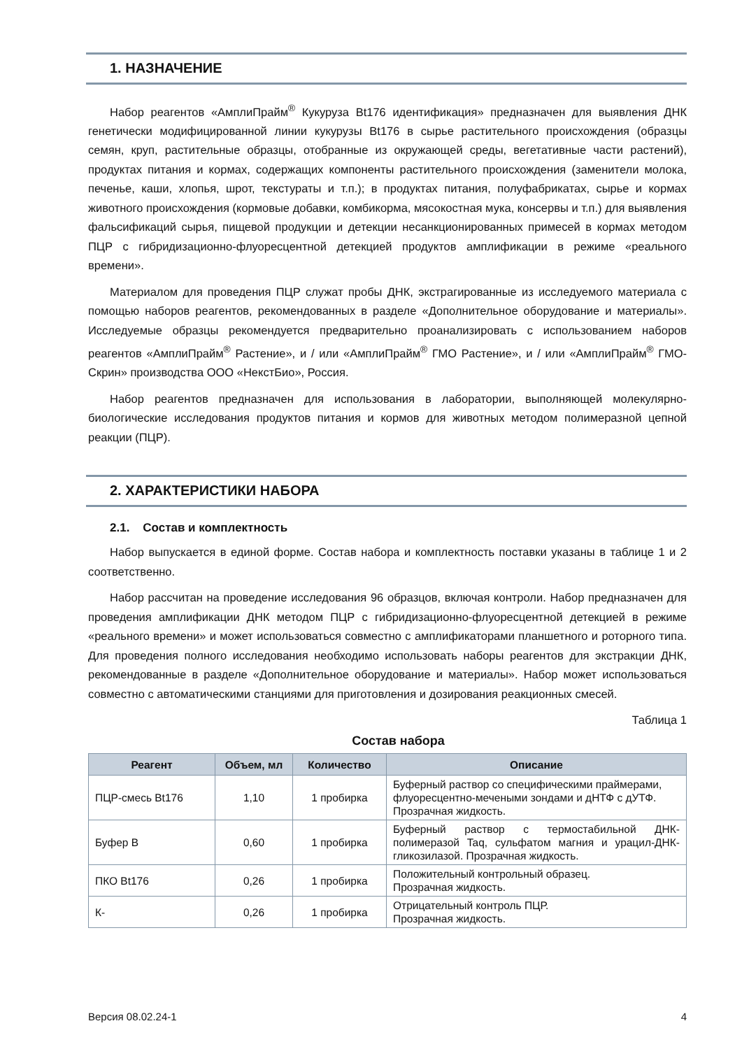1. НАЗНАЧЕНИЕ
Набор реагентов «АмплиПрайм<sup>®</sup> Кукуруза Bt176 идентификация» предназначен для выявления ДНК генетически модифицированной линии кукурузы Bt176 в сырье растительного происхождения (образцы семян, круп, растительные образцы, отобранные из окружающей среды, вегетативные части растений), продуктах питания и кормах, содержащих компоненты растительного происхождения (заменители молока, печенье, каши, хлопья, шрот, текстураты и т.п.); в продуктах питания, полуфабрикатах, сырье и кормах животного происхождения (кормовые добавки, комбикорма, мясокостная мука, консервы и т.п.) для выявления фальсификаций сырья, пищевой продукции и детекции несанкционированных примесей в кормах методом ПЦР с гибридизационно-флуоресцентной детекцией продуктов амплификации в режиме «реального времени».
Материалом для проведения ПЦР служат пробы ДНК, экстрагированные из исследуемого материала с помощью наборов реагентов, рекомендованных в разделе «Дополнительное оборудование и материалы». Исследуемые образцы рекомендуется предварительно проанализировать с использованием наборов реагентов «АмплиПрайм<sup>®</sup> Растение», и / или «АмплиПрайм<sup>®</sup> ГМО Растение», и / или «АмплиПрайм<sup>®</sup> ГМО-Скрин» производства ООО «НекстБио», Россия.
Набор реагентов предназначен для использования в лаборатории, выполняющей молекулярно-биологические исследования продуктов питания и кормов для животных методом полимеразной цепной реакции (ПЦР).
2. ХАРАКТЕРИСТИКИ НАБОРА
2.1. Состав и комплектность
Набор выпускается в единой форме. Состав набора и комплектность поставки указаны в таблице 1 и 2 соответственно.
Набор рассчитан на проведение исследования 96 образцов, включая контроли. Набор предназначен для проведения амплификации ДНК методом ПЦР с гибридизационно-флуоресцентной детекцией в режиме «реального времени» и может использоваться совместно с амплификаторами планшетного и роторного типа. Для проведения полного исследования необходимо использовать наборы реагентов для экстракции ДНК, рекомендованные в разделе «Дополнительное оборудование и материалы». Набор может использоваться совместно с автоматическими станциями для приготовления и дозирования реакционных смесей.
Таблица 1
Состав набора
| Реагент | Объем, мл | Количество | Описание |
| --- | --- | --- | --- |
| ПЦР-смесь Bt176 | 1,10 | 1 пробирка | Буферный раствор со специфическими праймерами, флуоресцентно-мечеными зондами и дНТФ с дУТФ. Прозрачная жидкость. |
| Буфер B | 0,60 | 1 пробирка | Буферный раствор с термостабильной ДНК-полимеразой Taq, сульфатом магния и урацил-ДНК-гликозилазой. Прозрачная жидкость. |
| ПКО Bt176 | 0,26 | 1 пробирка | Положительный контрольный образец. Прозрачная жидкость. |
| К- | 0,26 | 1 пробирка | Отрицательный контроль ПЦР. Прозрачная жидкость. |
Версия 08.02.24-1 4